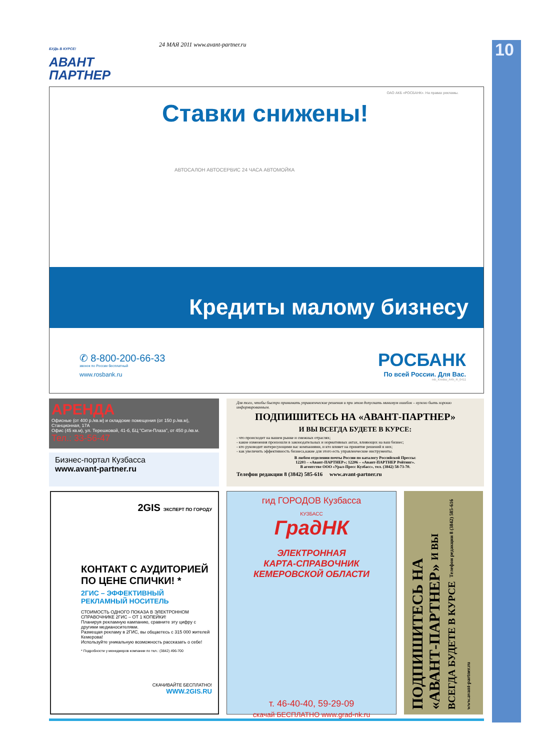10
БУДЬ В КУРСЕ!
АВАНТ
ПАРТНЕР
24 МАЯ 2011 www.avant-partner.ru
ОАО АКБ «РОСБАНК». На правах рекламы.
Ставки снижены!
АВТОСАЛОН АВТОСЕРВИС 24 ЧАСА АВТОМОЙКА
Кредиты малому бизнесу
✆ 8-800-200-66-33
звонок по России бесплатный
www.rosbank.ru
РОСБАНК
По всей России. Для Вас.
mb_Kredss_A4h_R_0411
АРЕНДА
Офисные (от 400 р./кв.м) и складские помещения (от 150 р./кв.м), Станционная, 17А
Офис (45 кв.м), ул. Терешковой, 41-б, БЦ "Сити-Плаза", от 450 р./кв.м.
Тел.: 33-56-47
Бизнес-портал Кузбасса
www.avant-partner.ru
Для того, чтобы быстро принимать управленческие решения и при этом допускать минимум ошибок – нужно быть хорошо информированным.
ПОДПИШИТЕСЬ НА «АВАНТ-ПАРТНЕР»
И ВЫ ВСЕГДА БУДЕТЕ В КУРСЕ:
- что происходит на вашем рынке и смежных отраслях;
- какие изменения произошли в законодательных и нормативных актах, влияющих на ваш бизнес;
- кто руководит интересующими вас компаниями, и кто влияет на принятие решений в них;
- как увеличить эффективность бизнеса,какие для этого есть управленческие инструменты.
В любом отделении почты России по каталогу Российской Прессы:
12203 – «Авант-ПАРТНЕР»; 12206 – «Авант-ПАРТНЕР Рейтинг».
В агентстве ООО «Урал-Пресс Кузбасс», тел. (3842) 58-73-70.
Телефон редакции 8 (3842) 585-616 www.avant-partner.ru
2GIS ЭКСПЕРТ ПО ГОРОДУ
КОНТАКТ С АУДИТОРИЕЙ ПО ЦЕНЕ СПИЧКИ! *
2ГИС – ЭФФЕКТИВНЫЙ РЕКЛАМНЫЙ НОСИТЕЛЬ
СТОИМОСТЬ ОДНОГО ПОКАЗА В ЭЛЕКТРОННОМ СПРАВОЧНИКЕ 2ГИС – ОТ 1 КОПЕЙКИ!
Планируя рекламную кампанию, сравните эту цифру с другими медианосителями.
Размещая рекламу в 2ГИС, вы общаетесь с 315 000 жителей Кемерова!
Используйте уникальную возможность рассказать о себе!
* Подробности у менеджеров компании по тел.: (3842) 496-700
СКАЧИВАЙТЕ БЕСПЛАТНО!
WWW.2GIS.RU
гид ГОРОДОВ Кузбасса
КУЗБАСС
ГрадНК
ЭЛЕКТРОННАЯ
КАРТА-СПРАВОЧНИК
КЕМЕРОВСКОЙ ОБЛАСТИ
т. 46-40-40, 59-29-09
скачай БЕСПЛАТНО www.grad-nk.ru
ПОДПИШИТЕСЬ НА «АВАНТ-ПАРТНЕР» И ВЫ ВСЕГДА БУДЕТЕ В КУРСЕ Телефон редакции 8 (3842) 585-616 www.avant-partner.ru